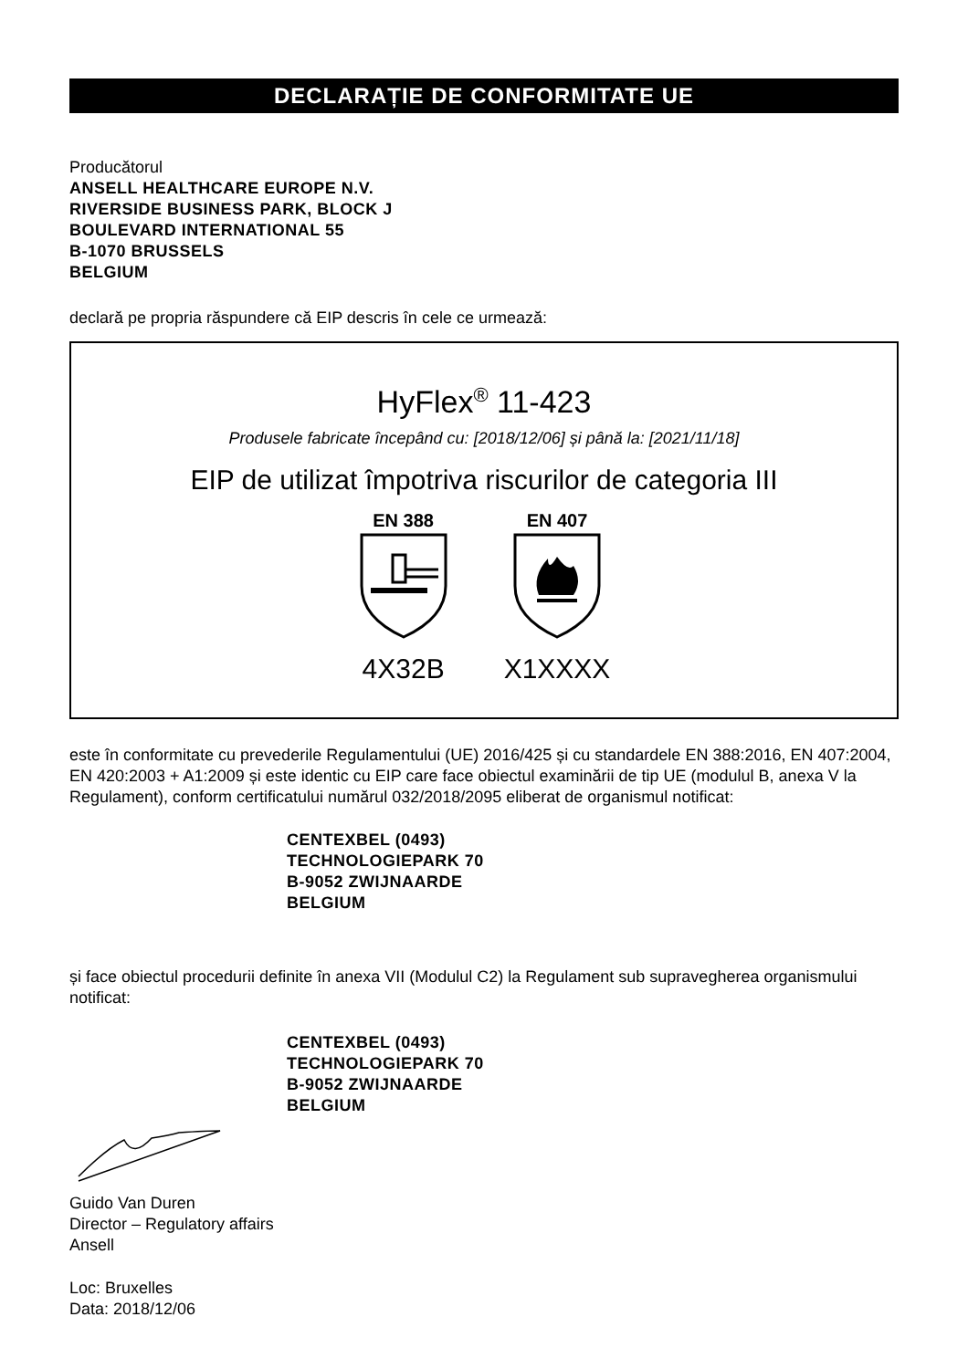DECLARAȚIE DE CONFORMITATE UE
Producătorul
ANSELL HEALTHCARE EUROPE N.V.
RIVERSIDE BUSINESS PARK, BLOCK J
BOULEVARD INTERNATIONAL 55
B-1070 BRUSSELS
BELGIUM
declară pe propria răspundere că EIP descris în cele ce urmează:
HyFlex<sup>®</sup> 11-423
Produsele fabricate începând cu: [2018/12/06] și până la: [2021/11/18]
EIP de utilizat împotriva riscurilor de categoria III
EN 388
4X32B
EN 407
X1XXXX
este în conformitate cu prevederile Regulamentului (UE) 2016/425 și cu standardele EN 388:2016, EN 407:2004, EN 420:2003 + A1:2009 și este identic cu EIP care face obiectul examinării de tip UE (modulul B, anexa V la Regulament), conform certificatului numărul 032/2018/2095 eliberat de organismul notificat:
CENTEXBEL (0493)
TECHNOLOGIEPARK 70
B-9052 ZWIJNAARDE
BELGIUM
și face obiectul procedurii definite în anexa VII (Modulul C2) la Regulament sub supravegherea organismului notificat:
CENTEXBEL (0493)
TECHNOLOGIEPARK 70
B-9052 ZWIJNAARDE
BELGIUM
Guido Van Duren
Director – Regulatory affairs
Ansell
Loc: Bruxelles
Data: 2018/12/06